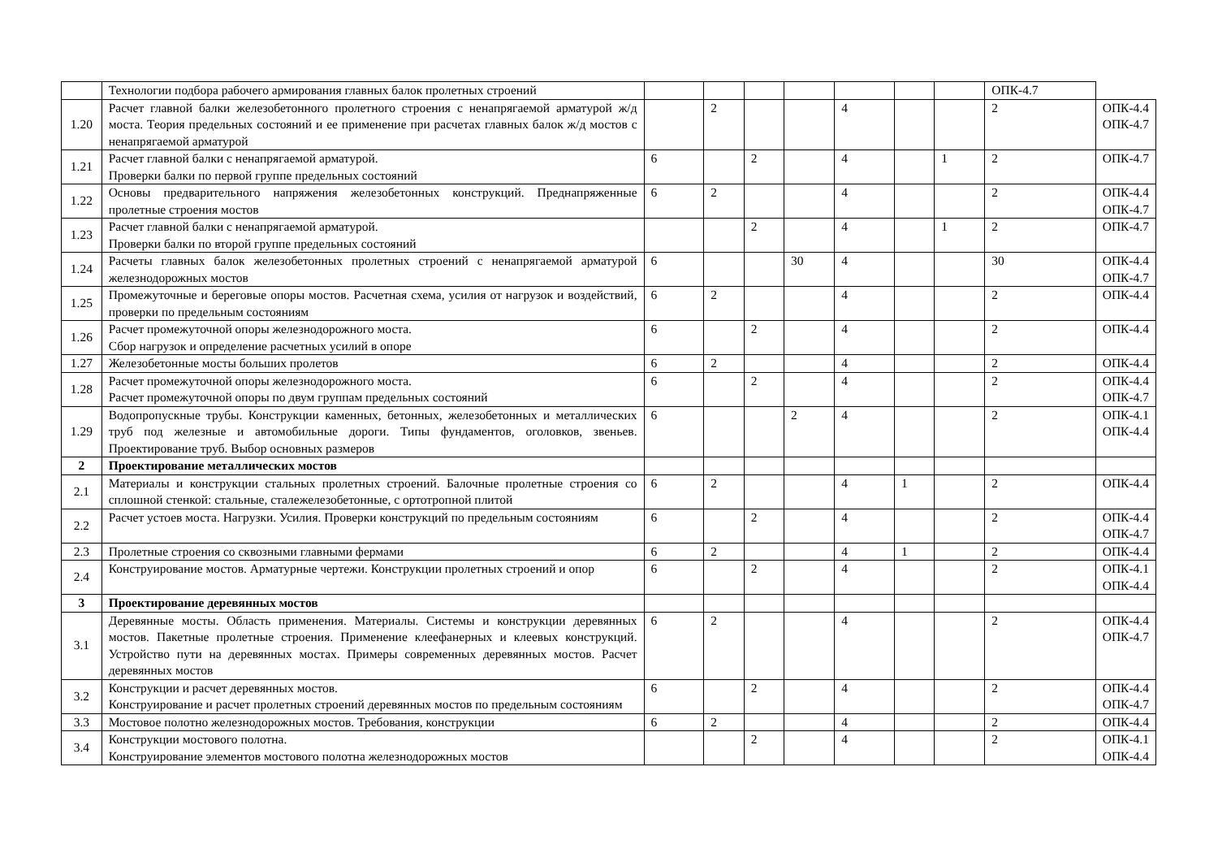| | Технологии подбора рабочего армирования главных балок пролетных строений | | | | | | | | ОПК-4.7 | |
| 1.20 | Расчет главной балки железобетонного пролетного строения с ненапрягаемой арматурой ж/д моста. Теория предельных состояний и ее применение при расчетах главных балок ж/д мостов с ненапрягаемой арматурой | | 2 | | | 4 | | | 2 | ОПК-4.4 ОПК-4.7 |
| 1.21 | Расчет главной балки с ненапрягаемой арматурой. Проверки балки по первой группе предельных состояний | 6 | | 2 | | 4 | | 1 | 2 | ОПК-4.7 |
| 1.22 | Основы предварительного напряжения железобетонных конструкций. Преднапряженные пролетные строения мостов | 6 | 2 | | | 4 | | | 2 | ОПК-4.4 ОПК-4.7 |
| 1.23 | Расчет главной балки с ненапрягаемой арматурой. Проверки балки по второй группе предельных состояний | | | 2 | | 4 | | 1 | 2 | ОПК-4.7 |
| 1.24 | Расчеты главных балок железобетонных пролетных строений с ненапрягаемой арматурой железнодорожных мостов | 6 | | | 30 | 4 | | | 30 | ОПК-4.4 ОПК-4.7 |
| 1.25 | Промежуточные и береговые опоры мостов. Расчетная схема, усилия от нагрузок и воздействий, проверки по предельным состояниям | 6 | 2 | | | 4 | | | 2 | ОПК-4.4 |
| 1.26 | Расчет промежуточной опоры железнодорожного моста. Сбор нагрузок и определение расчетных усилий в опоре | 6 | | 2 | | 4 | | | 2 | ОПК-4.4 |
| 1.27 | Железобетонные мосты больших пролетов | 6 | 2 | | | 4 | | | 2 | ОПК-4.4 |
| 1.28 | Расчет промежуточной опоры железнодорожного моста. Расчет промежуточной опоры по двум группам предельных состояний | 6 | | 2 | | 4 | | | 2 | ОПК-4.4 ОПК-4.7 |
| 1.29 | Водопропускные трубы. Конструкции каменных, бетонных, железобетонных и металлических труб под железные и автомобильные дороги. Типы фундаментов, оголовков, звеньев. Проектирование труб. Выбор основных размеров | 6 | | | 2 | 4 | | | 2 | ОПК-4.1 ОПК-4.4 |
| 2 | Проектирование металлических мостов | | | | | | | | | |
| 2.1 | Материалы и конструкции стальных пролетных строений. Балочные пролетные строения со сплошной стенкой: стальные, сталежелезобетонные, с ортотропной плитой | 6 | 2 | | | 4 | 1 | | 2 | ОПК-4.4 |
| 2.2 | Расчет устоев моста. Нагрузки. Усилия. Проверки конструкций по предельным состояниям | 6 | | 2 | | 4 | | | 2 | ОПК-4.4 ОПК-4.7 |
| 2.3 | Пролетные строения со сквозными главными фермами | 6 | 2 | | | 4 | 1 | | 2 | ОПК-4.4 |
| 2.4 | Конструирование мостов. Арматурные чертежи. Конструкции пролетных строений и опор | 6 | | 2 | | 4 | | | 2 | ОПК-4.1 ОПК-4.4 |
| 3 | Проектирование деревянных мостов | | | | | | | | | |
| 3.1 | Деревянные мосты. Область применения. Материалы. Системы и конструкции деревянных мостов. Пакетные пролетные строения. Применение клеефанерных и клеевых конструкций. Устройство пути на деревянных мостах. Примеры современных деревянных мостов. Расчет деревянных мостов | 6 | 2 | | | 4 | | | 2 | ОПК-4.4 ОПК-4.7 |
| 3.2 | Конструкции и расчет деревянных мостов. Конструирование и расчет пролетных строений деревянных мостов по предельным состояниям | 6 | | 2 | | 4 | | | 2 | ОПК-4.4 ОПК-4.7 |
| 3.3 | Мостовое полотно железнодорожных мостов. Требования, конструкции | 6 | 2 | | | 4 | | | 2 | ОПК-4.4 |
| 3.4 | Конструкции мостового полотна. Конструирование элементов мостового полотна железнодорожных мостов | | | 2 | | 4 | | | 2 | ОПК-4.1 ОПК-4.4 |